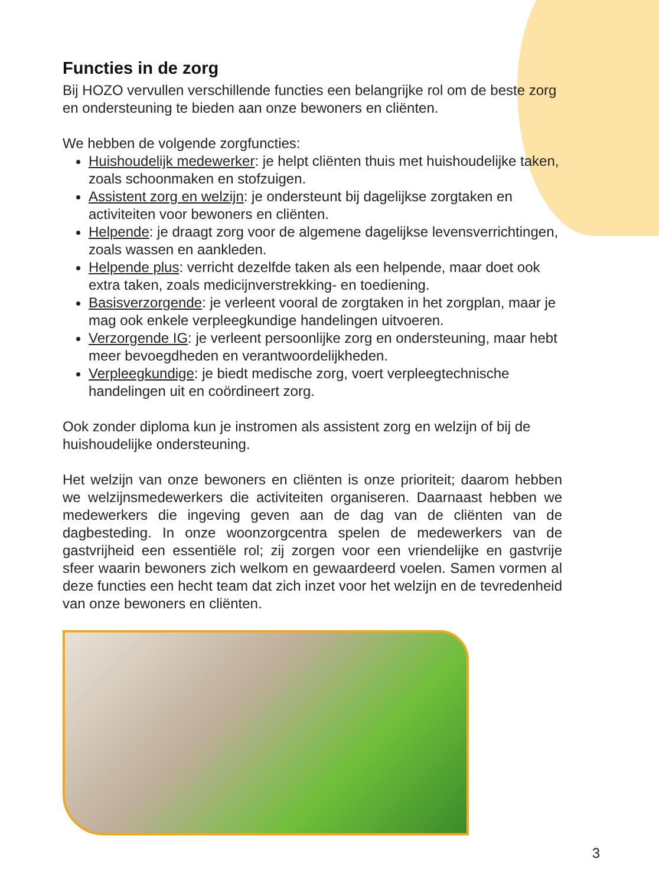Functies in de zorg
Bij HOZO vervullen verschillende functies een belangrijke rol om de beste zorg en ondersteuning te bieden aan onze bewoners en cliënten.
We hebben de volgende zorgfuncties:
Huishoudelijk medewerker: je helpt cliënten thuis met huishoudelijke taken, zoals schoonmaken en stofzuigen.
Assistent zorg en welzijn: je ondersteunt bij dagelijkse zorgtaken en activiteiten voor bewoners en cliënten.
Helpende: je draagt zorg voor de algemene dagelijkse levensverrichtingen, zoals wassen en aankleden.
Helpende plus: verricht dezelfde taken als een helpende, maar doet ook extra taken, zoals medicijnverstrekking- en toediening.
Basisverzorgende: je verleent vooral de zorgtaken in het zorgplan, maar je mag ook enkele verpleegkundige handelingen uitvoeren.
Verzorgende IG: je verleent persoonlijke zorg en ondersteuning, maar hebt meer bevoegdheden en verantwoordelijkheden.
Verpleegkundige: je biedt medische zorg, voert verpleegtechnische handelingen uit en coördineert zorg.
Ook zonder diploma kun je instromen als assistent zorg en welzijn of bij de huishoudelijke ondersteuning.
Het welzijn van onze bewoners en cliënten is onze prioriteit; daarom hebben we welzijnsmedewerkers die activiteiten organiseren. Daarnaast hebben we medewerkers die ingeving geven aan de dag van de cliënten van de dagbesteding. In onze woonzorgcentra spelen de medewerkers van de gastvrijheid een essentiële rol; zij zorgen voor een vriendelijke en gastvrije sfeer waarin bewoners zich welkom en gewaardeerd voelen. Samen vormen al deze functies een hecht team dat zich inzet voor het welzijn en de tevredenheid van onze bewoners en cliënten.
3